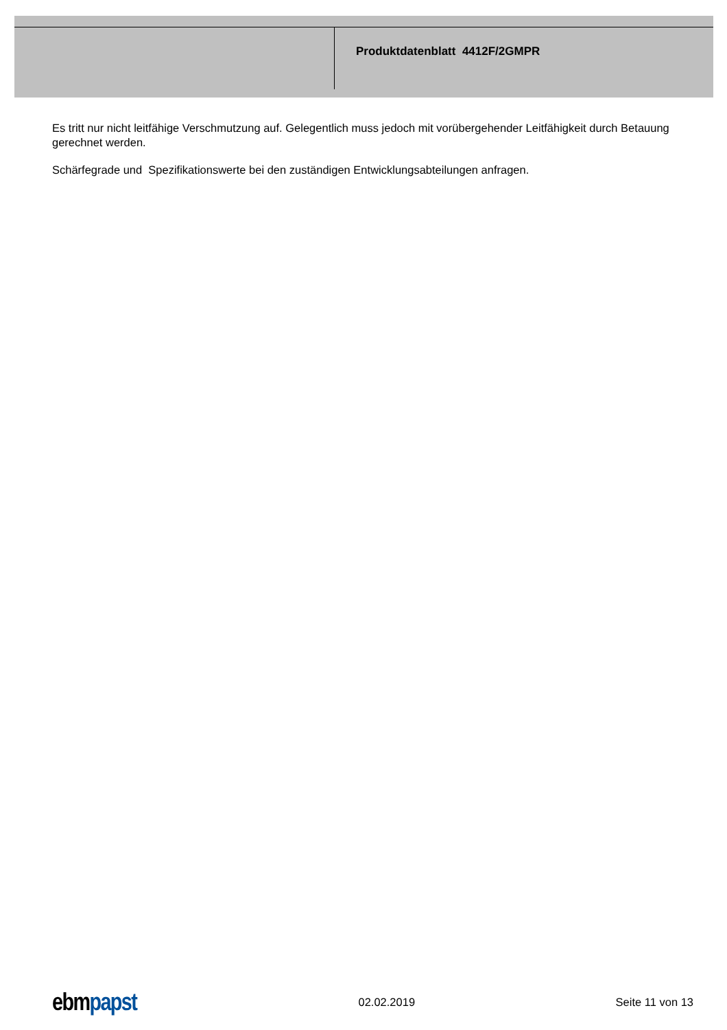Produktdatenblatt 4412F/2GMPR
Es tritt nur nicht leitfähige Verschmutzung auf. Gelegentlich muss jedoch mit vorübergehender Leitfähigkeit durch Betauung gerechnet werden.
Schärfegrade und Spezifikationswerte bei den zuständigen Entwicklungsabteilungen anfragen.
ebmpapst
02.02.2019 Seite 11 von 13